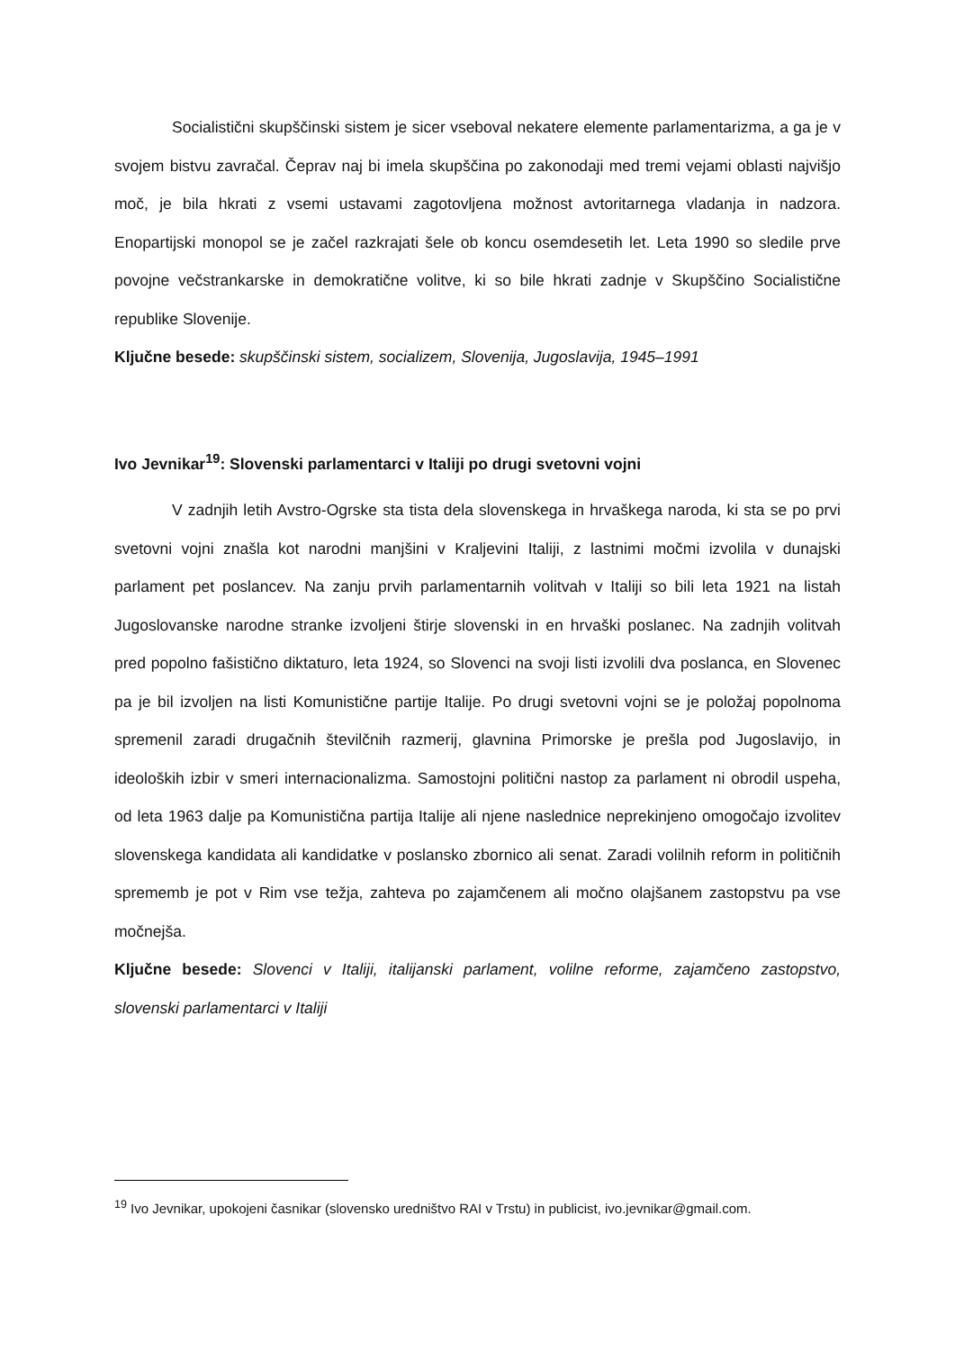Socialistični skupščinski sistem je sicer vseboval nekatere elemente parlamentarizma, a ga je v svojem bistvu zavračal. Čeprav naj bi imela skupščina po zakonodaji med tremi vejami oblasti najvišjo moč, je bila hkrati z vsemi ustavami zagotovljena možnost avtoritarnega vladanja in nadzora. Enopartijski monopol se je začel razkrajati šele ob koncu osemdesetih let. Leta 1990 so sledile prve povojne večstrankarske in demokratične volitve, ki so bile hkrati zadnje v Skupščino Socialistične republike Slovenije.
Ključne besede: skupščinski sistem, socializem, Slovenija, Jugoslavija, 1945–1991
Ivo Jevnikar<sup>19</sup>: Slovenski parlamentarci v Italiji po drugi svetovni vojni
V zadnjih letih Avstro-Ogrske sta tista dela slovenskega in hrvaškega naroda, ki sta se po prvi svetovni vojni znašla kot narodni manjšini v Kraljevini Italiji, z lastnimi močmi izvolila v dunajski parlament pet poslancev. Na zanju prvih parlamentarnih volitvah v Italiji so bili leta 1921 na listah Jugoslovanske narodne stranke izvoljeni štirje slovenski in en hrvaški poslanec. Na zadnjih volitvah pred popolno fašistično diktaturo, leta 1924, so Slovenci na svoji listi izvolili dva poslanca, en Slovenec pa je bil izvoljen na listi Komunistične partije Italije. Po drugi svetovni vojni se je položaj popolnoma spremenil zaradi drugačnih številčnih razmerij, glavnina Primorske je prešla pod Jugoslavijo, in ideoloških izbir v smeri internacionalizma. Samostojni politični nastop za parlament ni obrodil uspeha, od leta 1963 dalje pa Komunistična partija Italije ali njene naslednice neprekinjeno omogočajo izvolitev slovenskega kandidata ali kandidatke v poslansko zbornico ali senat. Zaradi volilnih reform in političnih sprememb je pot v Rim vse težja, zahteva po zajamčenem ali močno olajšanem zastopstvu pa vse močnejša.
Ključne besede: Slovenci v Italiji, italijanski parlament, volilne reforme, zajamčeno zastopstvo, slovenski parlamentarci v Italiji
<sup>19</sup> Ivo Jevnikar, upokojeni časnikar (slovensko uredništvo RAI v Trstu) in publicist, ivo.jevnikar@gmail.com.